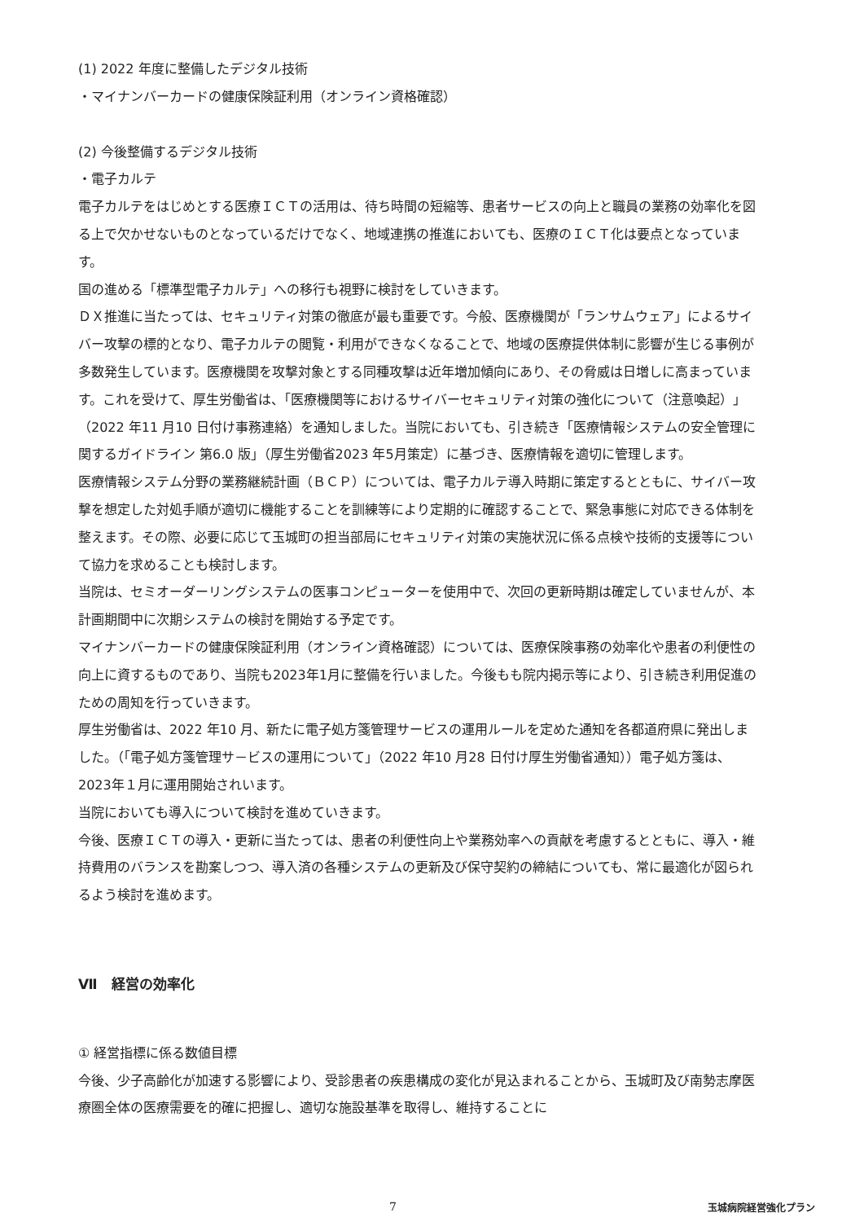(1) 2022 年度に整備したデジタル技術
・マイナンバーカードの健康保険証利用（オンライン資格確認）
(2) 今後整備するデジタル技術
・電子カルテ
電子カルテをはじめとする医療ＩＣＴの活用は、待ち時間の短縮等、患者サービスの向上と職員の業務の効率化を図る上で欠かせないものとなっているだけでなく、地域連携の推進においても、医療のＩＣＴ化は要点となっています。
国の進める「標準型電子カルテ」への移行も視野に検討をしていきます。
ＤＸ推進に当たっては、セキュリティ対策の徹底が最も重要です。今般、医療機関が「ランサムウェア」によるサイバー攻撃の標的となり、電子カルテの閲覧・利用ができなくなることで、地域の医療提供体制に影響が生じる事例が多数発生しています。医療機関を攻撃対象とする同種攻撃は近年増加傾向にあり、その脅威は日増しに高まっています。これを受けて、厚生労働省は、「医療機関等におけるサイバーセキュリティ対策の強化について（注意喚起）」（2022 年11 月10 日付け事務連絡）を通知しました。当院においても、引き続き「医療情報システムの安全管理に関するガイドライン 第6.0 版」（厚生労働省2023 年5月策定）に基づき、医療情報を適切に管理します。
医療情報システム分野の業務継続計画（ＢＣＰ）については、電子カルテ導入時期に策定するとともに、サイバー攻撃を想定した対処手順が適切に機能することを訓練等により定期的に確認することで、緊急事態に対応できる体制を整えます。その際、必要に応じて玉城町の担当部局にセキュリティ対策の実施状況に係る点検や技術的支援等について協力を求めることも検討します。
当院は、セミオーダーリングシステムの医事コンピューターを使用中で、次回の更新時期は確定していませんが、本計画期間中に次期システムの検討を開始する予定です。
マイナンバーカードの健康保険証利用（オンライン資格確認）については、医療保険事務の効率化や患者の利便性の向上に資するものであり、当院も2023年1月に整備を行いました。今後もも院内掲示等により、引き続き利用促進のための周知を行っていきます。
厚生労働省は、2022 年10 月、新たに電子処方箋管理サービスの運用ルールを定めた通知を各都道府県に発出しました。（「電子処方箋管理サ－ビスの運用について」（2022 年10 月28 日付け厚生労働省通知））電子処方箋は、2023年１月に運用開始されいます。
当院においても導入について検討を進めていきます。
今後、医療ＩＣＴの導入・更新に当たっては、患者の利便性向上や業務効率への貢献を考慮するとともに、導入・維持費用のバランスを勘案しつつ、導入済の各種システムの更新及び保守契約の締結についても、常に最適化が図られるよう検討を進めます。
Ⅶ　経営の効率化
① 経営指標に係る数値目標
今後、少子高齢化が加速する影響により、受診患者の疾患構成の変化が見込まれることから、玉城町及び南勢志摩医療圏全体の医療需要を的確に把握し、適切な施設基準を取得し、維持することに
7 玉城病院経営強化プラン